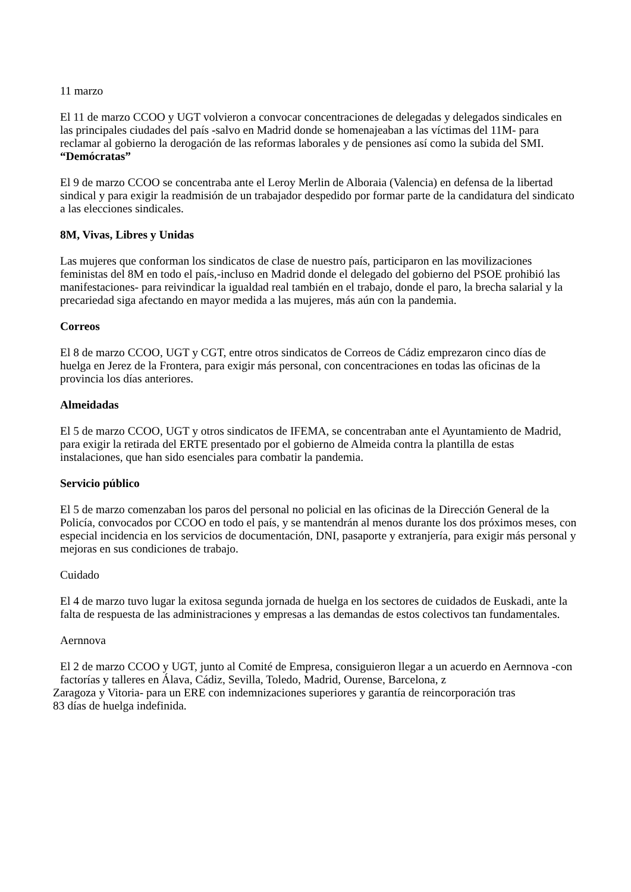11 marzo
El 11 de marzo CCOO y UGT volvieron a convocar concentraciones de delegadas y delegados sindicales en las principales ciudades del país -salvo en Madrid donde se homenajeaban a las víctimas del 11M- para reclamar al gobierno la derogación de las reformas laborales y de pensiones así como la subida del SMI.
“Demócratas”
El 9 de marzo CCOO se concentraba ante el Leroy Merlin de Alboraia (Valencia) en defensa de la libertad sindical y para exigir la readmisión de un trabajador despedido por formar parte de la candidatura del sindicato a las elecciones sindicales.
8M, Vivas, Libres y Unidas
Las mujeres que conforman los sindicatos de clase de nuestro país, participaron en las movilizaciones feministas del 8M en todo el país,-incluso en Madrid donde el delegado del gobierno del PSOE prohibió las manifestaciones- para reivindicar la igualdad real también en el trabajo, donde el paro, la brecha salarial y la precariedad siga afectando en mayor medida a las mujeres, más aún con la pandemia.
Correos
El 8 de marzo CCOO, UGT y CGT, entre otros sindicatos de Correos de Cádiz emprezaron cinco días de huelga en Jerez de la Frontera, para exigir más personal, con concentraciones en todas las oficinas de la provincia los días anteriores.
Almeidadas
El 5 de marzo CCOO, UGT y otros sindicatos de IFEMA, se concentraban ante el Ayuntamiento de Madrid, para exigir la retirada del ERTE presentado por el gobierno de Almeida contra la plantilla de estas instalaciones, que han sido esenciales para combatir la pandemia.
Servicio público
El 5 de marzo comenzaban los paros del personal no policial en las oficinas de la Dirección General de la Policía, convocados por CCOO en todo el país, y se mantendrán al menos durante los dos próximos meses, con especial incidencia en los servicios de documentación, DNI, pasaporte y extranjería, para exigir más personal y mejoras en sus condiciones de trabajo.
Cuidado
El 4 de marzo tuvo lugar la exitosa segunda jornada de huelga en los sectores de cuidados de Euskadi, ante la falta de respuesta de las administraciones y empresas a las demandas de estos colectivos tan fundamentales.
Aernnova
El 2 de marzo CCOO y UGT, junto al Comité de Empresa, consiguieron llegar a un acuerdo en Aernnova -con factorías y talleres en Álava, Cádiz, Sevilla, Toledo, Madrid, Ourense, Barcelona, z
Zaragoza y Vitoria- para un ERE con indemnizaciones superiores y garantía de reincorporación tras
83 días de huelga indefinida.